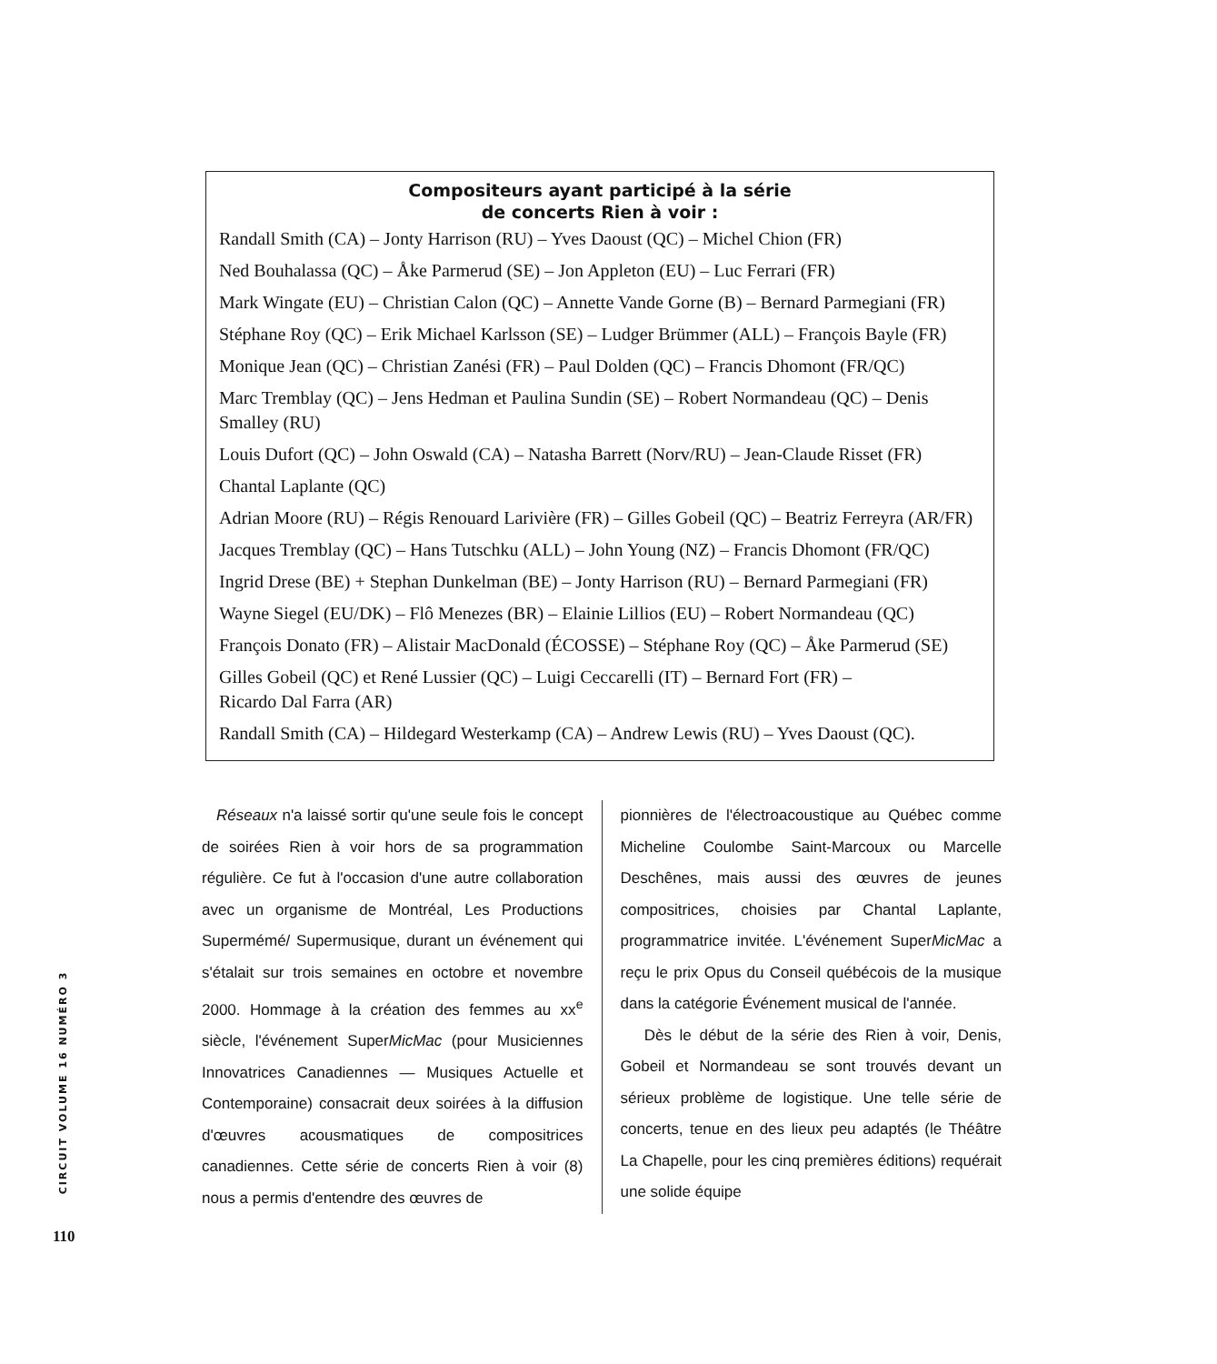Compositeurs ayant participé à la série
de concerts Rien à voir :
Randall Smith (CA) – Jonty Harrison (RU) – Yves Daoust (QC) – Michel Chion (FR)
Ned Bouhalassa (QC) – Åke Parmerud (SE) – Jon Appleton (EU) – Luc Ferrari (FR)
Mark Wingate (EU) – Christian Calon (QC) – Annette Vande Gorne (B) – Bernard Parmegiani (FR)
Stéphane Roy (QC) – Erik Michael Karlsson (SE) – Ludger Brümmer (ALL) – François Bayle (FR)
Monique Jean (QC) – Christian Zanési (FR) – Paul Dolden (QC) – Francis Dhomont (FR/QC)
Marc Tremblay (QC) – Jens Hedman et Paulina Sundin (SE) – Robert Normandeau (QC) – Denis Smalley (RU)
Louis Dufort (QC) – John Oswald (CA) – Natasha Barrett (Norv/RU) – Jean-Claude Risset (FR)
Chantal Laplante (QC)
Adrian Moore (RU) – Régis Renouard Larivière (FR) – Gilles Gobeil (QC) – Beatriz Ferreyra (AR/FR)
Jacques Tremblay (QC) – Hans Tutschku (ALL) – John Young (NZ) – Francis Dhomont (FR/QC)
Ingrid Drese (BE) + Stephan Dunkelman (BE) – Jonty Harrison (RU) – Bernard Parmegiani (FR)
Wayne Siegel (EU/DK) – Flô Menezes (BR) – Elainie Lillios (EU) – Robert Normandeau (QC)
François Donato (FR) – Alistair MacDonald (ÉCOSSE) – Stéphane Roy (QC) – Åke Parmerud (SE)
Gilles Gobeil (QC) et René Lussier (QC) – Luigi Ceccarelli (IT) – Bernard Fort (FR) –
Ricardo Dal Farra (AR)
Randall Smith (CA) – Hildegard Westerkamp (CA) – Andrew Lewis (RU) – Yves Daoust (QC).
Réseaux n'a laissé sortir qu'une seule fois le concept de soirées Rien à voir hors de sa programmation régulière. Ce fut à l'occasion d'une autre collaboration avec un organisme de Montréal, Les Productions Supermémé/ Supermusique, durant un événement qui s'étalait sur trois semaines en octobre et novembre 2000. Hommage à la création des femmes au xx<sup>e</sup> siècle, l'événement SuperMicMac (pour Musiciennes Innovatrices Canadiennes — Musiques Actuelle et Contemporaine) consacrait deux soirées à la diffusion d'œuvres acousmatiques de compositrices canadiennes. Cette série de concerts Rien à voir (8) nous a permis d'entendre des œuvres de
pionnières de l'électroacoustique au Québec comme Micheline Coulombe Saint-Marcoux ou Marcelle Deschênes, mais aussi des œuvres de jeunes compositrices, choisies par Chantal Laplante, programmatrice invitée. L'événement SuperMicMac a reçu le prix Opus du Conseil québécois de la musique dans la catégorie Événement musical de l'année.
Dès le début de la série des Rien à voir, Denis, Gobeil et Normandeau se sont trouvés devant un sérieux problème de logistique. Une telle série de concerts, tenue en des lieux peu adaptés (le Théâtre La Chapelle, pour les cinq premières éditions) requérait une solide équipe
CIRCUIT VOLUME 16 NUMÉRO 3
110